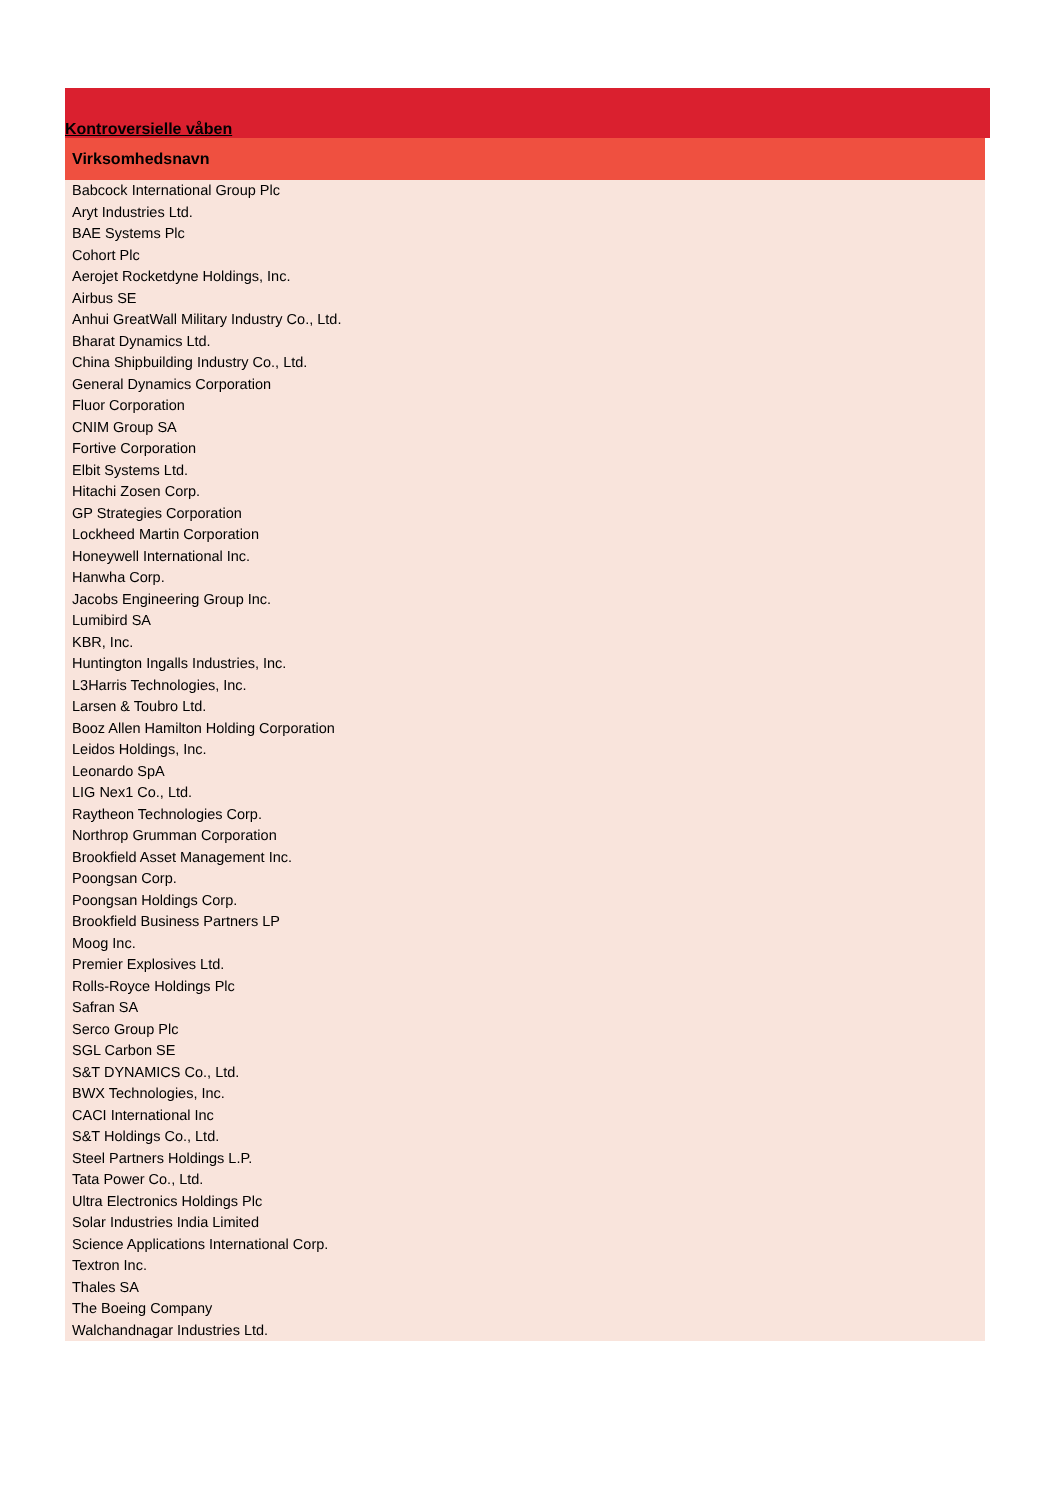Kontroversielle våben
| Virksomhedsnavn |
| --- |
| Babcock International Group Plc |
| Aryt Industries Ltd. |
| BAE Systems Plc |
| Cohort Plc |
| Aerojet Rocketdyne Holdings, Inc. |
| Airbus SE |
| Anhui GreatWall Military Industry Co., Ltd. |
| Bharat Dynamics Ltd. |
| China Shipbuilding Industry Co., Ltd. |
| General Dynamics Corporation |
| Fluor Corporation |
| CNIM Group SA |
| Fortive Corporation |
| Elbit Systems Ltd. |
| Hitachi Zosen Corp. |
| GP Strategies Corporation |
| Lockheed Martin Corporation |
| Honeywell International Inc. |
| Hanwha Corp. |
| Jacobs Engineering Group Inc. |
| Lumibird SA |
| KBR, Inc. |
| Huntington Ingalls Industries, Inc. |
| L3Harris Technologies, Inc. |
| Larsen & Toubro Ltd. |
| Booz Allen Hamilton Holding Corporation |
| Leidos Holdings, Inc. |
| Leonardo SpA |
| LIG Nex1 Co., Ltd. |
| Raytheon Technologies Corp. |
| Northrop Grumman Corporation |
| Brookfield Asset Management Inc. |
| Poongsan Corp. |
| Poongsan Holdings Corp. |
| Brookfield Business Partners LP |
| Moog Inc. |
| Premier Explosives Ltd. |
| Rolls-Royce Holdings Plc |
| Safran SA |
| Serco Group Plc |
| SGL Carbon SE |
| S&T DYNAMICS Co., Ltd. |
| BWX Technologies, Inc. |
| CACI International Inc |
| S&T Holdings Co., Ltd. |
| Steel Partners Holdings L.P. |
| Tata Power Co., Ltd. |
| Ultra Electronics Holdings Plc |
| Solar Industries India Limited |
| Science Applications International Corp. |
| Textron Inc. |
| Thales SA |
| The Boeing Company |
| Walchandnagar Industries Ltd. |